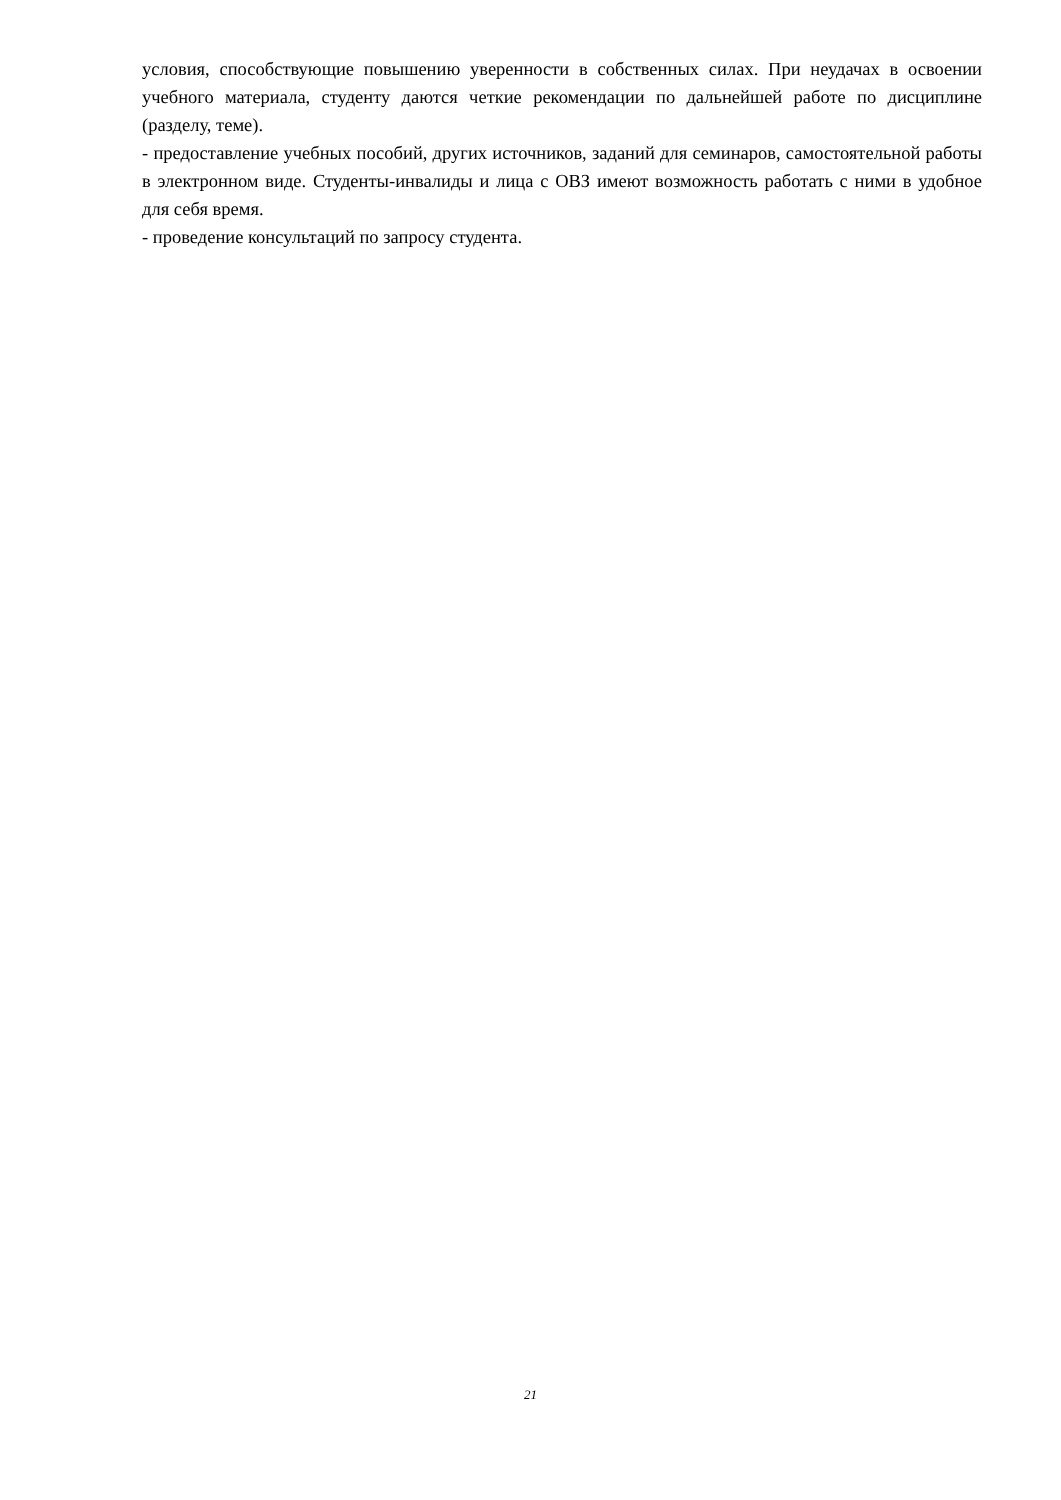условия, способствующие повышению уверенности в собственных силах. При неудачах в освоении учебного материала, студенту даются четкие рекомендации по дальнейшей работе по дисциплине (разделу, теме).
- предоставление учебных пособий, других источников, заданий для семинаров, самостоятельной работы в электронном виде. Студенты-инвалиды и лица с ОВЗ имеют возможность работать с ними в удобное для себя время.
- проведение консультаций по запросу студента.
21